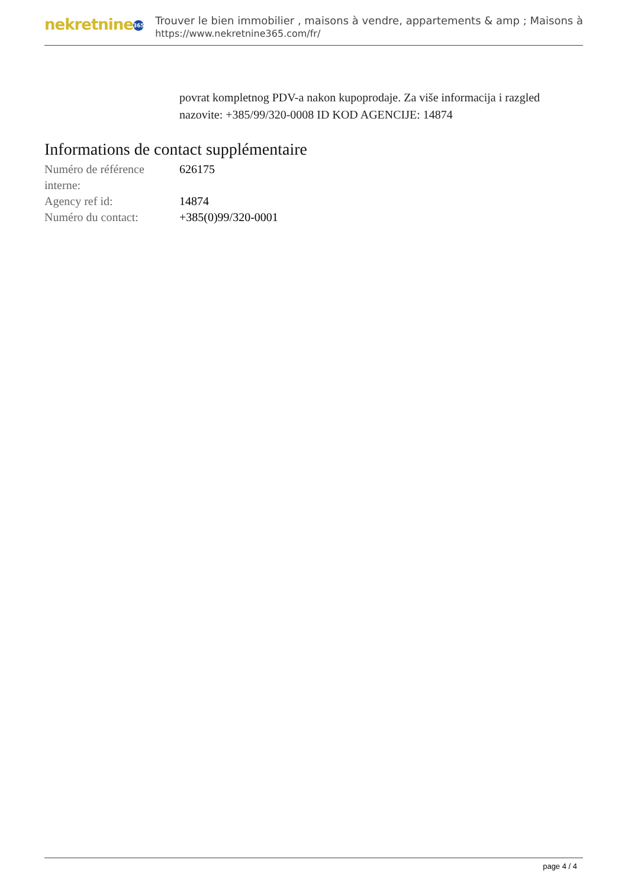nekretnine 365
Trouver le bien immobilier , maisons à vendre, appartements & amp ; Maisons à
https://www.nekretnine365.com/fr/
povrat kompletnog PDV-a nakon kupoprodaje. Za više informacija i razgled nazovite: +385/99/320-0008 ID KOD AGENCIJE: 14874
Informations de contact supplémentaire
| Numéro de référence interne: | 626175 |
| Agency ref id: | 14874 |
| Numéro du contact: | +385(0)99/320-0001 |
page 4 / 4